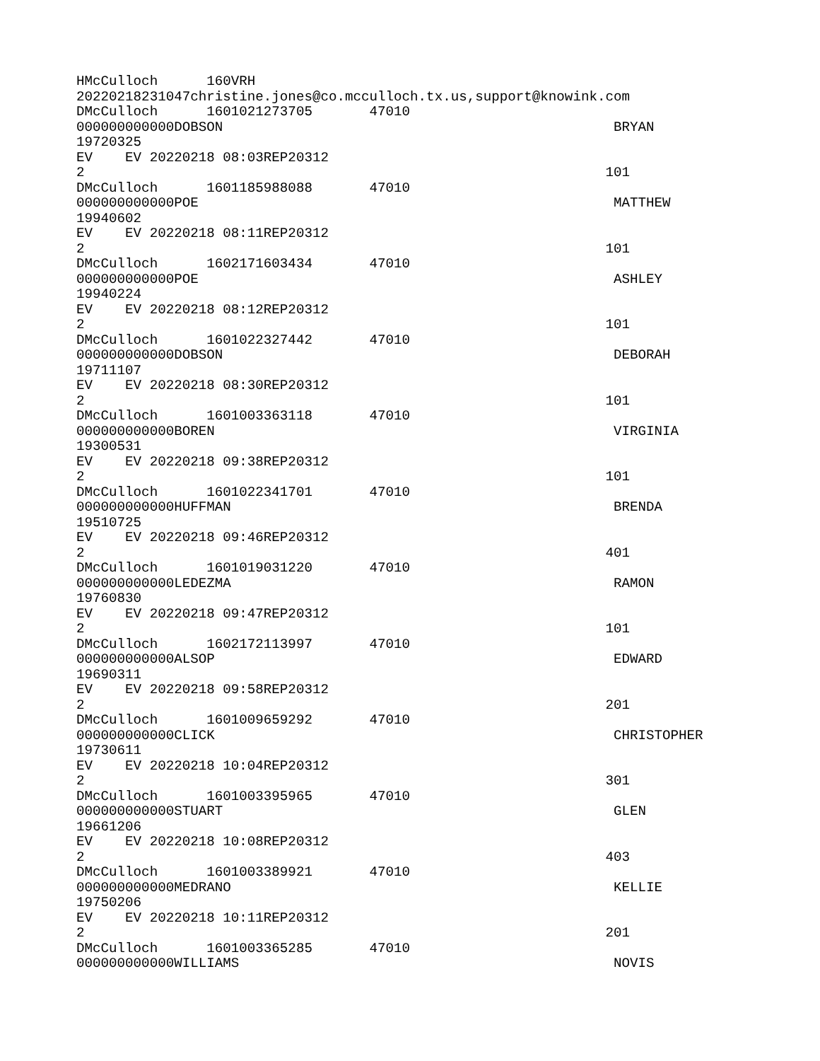HMcCulloch      160VRH
20220218231047christine.jones@co.mcculloch.tx.us,support@knowink.com
DMcCulloch      1601021273705       47010
000000000000DOBSON                                                BRYAN
19720325
EV    EV 20220218 08:03REP20312
2                                                                101
DMcCulloch      1601185988088       47010
000000000000POE                                                   MATTHEW
19940602
EV    EV 20220218 08:11REP20312
2                                                                101
DMcCulloch      1602171603434       47010
000000000000POE                                                   ASHLEY
19940224
EV    EV 20220218 08:12REP20312
2                                                                101
DMcCulloch      1601022327442       47010
000000000000DOBSON                                                DEBORAH
19711107
EV    EV 20220218 08:30REP20312
2                                                                101
DMcCulloch      1601003363118       47010
000000000000BOREN                                                 VIRGINIA
19300531
EV    EV 20220218 09:38REP20312
2                                                                101
DMcCulloch      1601022341701       47010
000000000000HUFFMAN                                               BRENDA
19510725
EV    EV 20220218 09:46REP20312
2                                                                401
DMcCulloch      1601019031220       47010
000000000000LEDEZMA                                               RAMON
19760830
EV    EV 20220218 09:47REP20312
2                                                                101
DMcCulloch      1602172113997       47010
000000000000ALSOP                                                 EDWARD
19690311
EV    EV 20220218 09:58REP20312
2                                                                201
DMcCulloch      1601009659292       47010
000000000000CLICK                                                 CHRISTOPHER
19730611
EV    EV 20220218 10:04REP20312
2                                                                301
DMcCulloch      1601003395965       47010
000000000000STUART                                                GLEN
19661206
EV    EV 20220218 10:08REP20312
2                                                                403
DMcCulloch      1601003389921       47010
000000000000MEDRANO                                               KELLIE
19750206
EV    EV 20220218 10:11REP20312
2                                                                201
DMcCulloch      1601003365285       47010
000000000000WILLIAMS                                              NOVIS